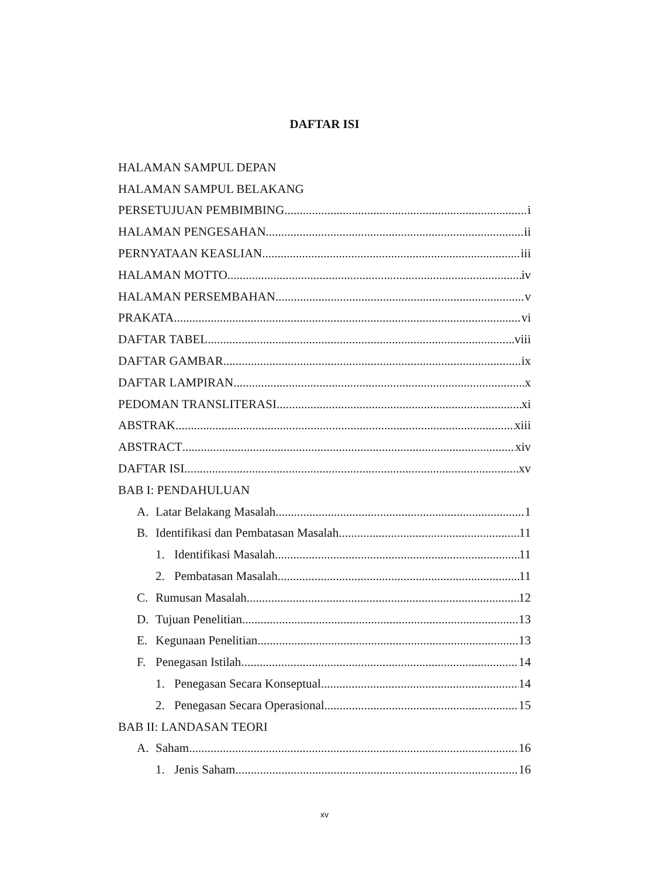DAFTAR ISI
HALAMAN SAMPUL DEPAN
HALAMAN SAMPUL BELAKANG
PERSETUJUAN PEMBIMBING i
HALAMAN PENGESAHAN ii
PERNYATAAN KEASLIAN iii
HALAMAN MOTTO iv
HALAMAN PERSEMBAHAN v
PRAKATA vi
DAFTAR TABEL viii
DAFTAR GAMBAR ix
DAFTAR LAMPIRAN x
PEDOMAN TRANSLITERASI xi
ABSTRAK xiii
ABSTRACT xiv
DAFTAR ISI xv
BAB I: PENDAHULUAN
A. Latar Belakang Masalah 1
B. Identifikasi dan Pembatasan Masalah 11
1. Identifikasi Masalah 11
2. Pembatasan Masalah 11
C. Rumusan Masalah 12
D. Tujuan Penelitian 13
E. Kegunaan Penelitian 13
F. Penegasan Istilah 14
1. Penegasan Secara Konseptual 14
2. Penegasan Secara Operasional 15
BAB II: LANDASAN TEORI
A. Saham 16
1. Jenis Saham 16
xv